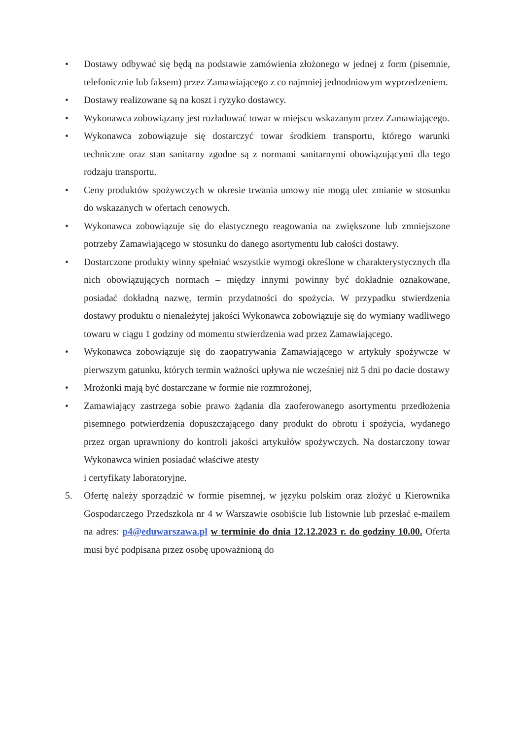• Dostawy odbywać się będą na podstawie zamówienia złożonego w jednej z form (pisemnie, telefonicznie lub faksem) przez Zamawiającego z co najmniej jednodniowym wyprzedzeniem.
• Dostawy realizowane są na koszt i ryzyko dostawcy.
• Wykonawca zobowiązany jest rozładować towar w miejscu wskazanym przez Zamawiającego.
• Wykonawca zobowiązuje się dostarczyć towar środkiem transportu, którego warunki techniczne oraz stan sanitarny zgodne są z normami sanitarnymi obowiązującymi dla tego rodzaju transportu.
• Ceny produktów spożywczych w okresie trwania umowy nie mogą ulec zmianie w stosunku do wskazanych w ofertach cenowych.
• Wykonawca zobowiązuje się do elastycznego reagowania na zwiększone lub zmniejszone potrzeby Zamawiającego w stosunku do danego asortymentu lub całości dostawy.
• Dostarczone produkty winny spełniać wszystkie wymogi określone w charakterystycznych dla nich obowiązujących normach – między innymi powinny być dokładnie oznakowane, posiadać dokładną nazwę, termin przydatności do spożycia. W przypadku stwierdzenia dostawy produktu o nienależytej jakości Wykonawca zobowiązuje się do wymiany wadliwego towaru w ciągu 1 godziny od momentu stwierdzenia wad przez Zamawiającego.
• Wykonawca zobowiązuje się do zaopatrywania Zamawiającego w artykuły spożywcze w pierwszym gatunku, których termin ważności upływa nie wcześniej niż 5 dni po dacie dostawy
• Mrożonki mają być dostarczane w formie nie rozmrożonej,
• Zamawiający zastrzega sobie prawo żądania dla zaoferowanego asortymentu przedłożenia pisemnego potwierdzenia dopuszczającego dany produkt do obrotu i spożycia, wydanego przez organ uprawniony do kontroli jakości artykułów spożywczych. Na dostarczony towar Wykonawca winien posiadać właściwe atesty
i certyfikaty laboratoryjne.
5. Ofertę należy sporządzić w formie pisemnej, w języku polskim oraz złożyć u Kierownika Gospodarczego Przedszkola nr 4 w Warszawie osobiście lub listownie lub przesłać e-mailem na adres: p4@eduwarszawa.pl w terminie do dnia 12.12.2023 r. do godziny 10.00. Oferta musi być podpisana przez osobę upoważnioną do